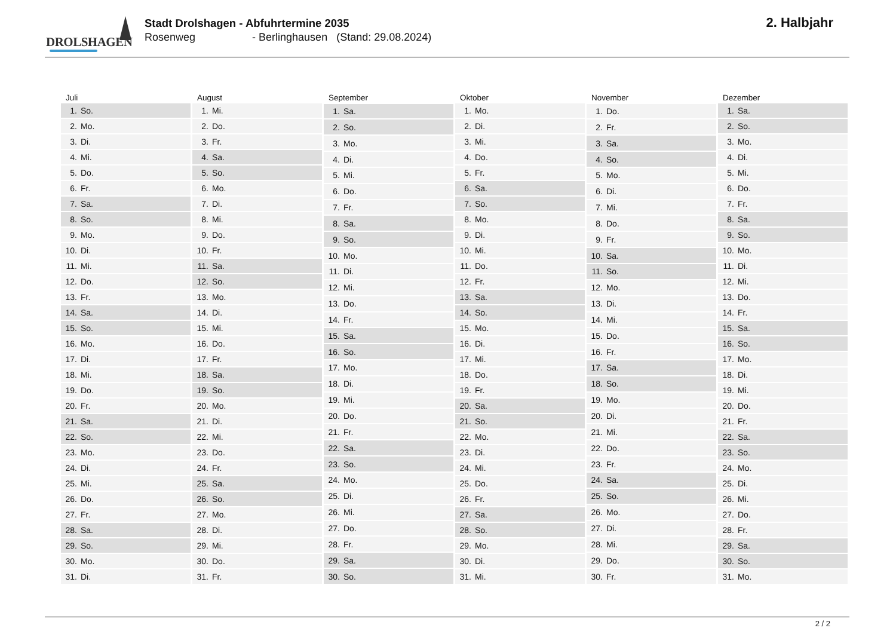DROLSHAGEN
Stadt Drolshagen - Abfuhrtermine 2035
Rosenweg - Berlinghausen (Stand: 29.08.2024)
2. Halbjahr
| Juli | |
| --- | --- |
| 1. | So. |
| 2. | Mo. |
| 3. | Di. |
| 4. | Mi. |
| 5. | Do. |
| 6. | Fr. |
| 7. | Sa. |
| 8. | So. |
| 9. | Mo. |
| 10. | Di. |
| 11. | Mi. |
| 12. | Do. |
| 13. | Fr. |
| 14. | Sa. |
| 15. | So. |
| 16. | Mo. |
| 17. | Di. |
| 18. | Mi. |
| 19. | Do. |
| 20. | Fr. |
| 21. | Sa. |
| 22. | So. |
| 23. | Mo. |
| 24. | Di. |
| 25. | Mi. |
| 26. | Do. |
| 27. | Fr. |
| 28. | Sa. |
| 29. | So. |
| 30. | Mo. |
| 31. | Di. |
| August | |
| --- | --- |
| 1. | Mi. |
| 2. | Do. |
| 3. | Fr. |
| 4. | Sa. |
| 5. | So. |
| 6. | Mo. |
| 7. | Di. |
| 8. | Mi. |
| 9. | Do. |
| 10. | Fr. |
| 11. | Sa. |
| 12. | So. |
| 13. | Mo. |
| 14. | Di. |
| 15. | Mi. |
| 16. | Do. |
| 17. | Fr. |
| 18. | Sa. |
| 19. | So. |
| 20. | Mo. |
| 21. | Di. |
| 22. | Mi. |
| 23. | Do. |
| 24. | Fr. |
| 25. | Sa. |
| 26. | So. |
| 27. | Mo. |
| 28. | Di. |
| 29. | Mi. |
| 30. | Do. |
| 31. | Fr. |
| September | |
| --- | --- |
| 1. | Sa. |
| 2. | So. |
| 3. | Mo. |
| 4. | Di. |
| 5. | Mi. |
| 6. | Do. |
| 7. | Fr. |
| 8. | Sa. |
| 9. | So. |
| 10. | Mo. |
| 11. | Di. |
| 12. | Mi. |
| 13. | Do. |
| 14. | Fr. |
| 15. | Sa. |
| 16. | So. |
| 17. | Mo. |
| 18. | Di. |
| 19. | Mi. |
| 20. | Do. |
| 21. | Fr. |
| 22. | Sa. |
| 23. | So. |
| 24. | Mo. |
| 25. | Di. |
| 26. | Mi. |
| 27. | Do. |
| 28. | Fr. |
| 29. | Sa. |
| 30. | So. |
| Oktober | |
| --- | --- |
| 1. | Mo. |
| 2. | Di. |
| 3. | Mi. |
| 4. | Do. |
| 5. | Fr. |
| 6. | Sa. |
| 7. | So. |
| 8. | Mo. |
| 9. | Di. |
| 10. | Mi. |
| 11. | Do. |
| 12. | Fr. |
| 13. | Sa. |
| 14. | So. |
| 15. | Mo. |
| 16. | Di. |
| 17. | Mi. |
| 18. | Do. |
| 19. | Fr. |
| 20. | Sa. |
| 21. | So. |
| 22. | Mo. |
| 23. | Di. |
| 24. | Mi. |
| 25. | Do. |
| 26. | Fr. |
| 27. | Sa. |
| 28. | So. |
| 29. | Mo. |
| 30. | Di. |
| 31. | Mi. |
| November | |
| --- | --- |
| 1. | Do. |
| 2. | Fr. |
| 3. | Sa. |
| 4. | So. |
| 5. | Mo. |
| 6. | Di. |
| 7. | Mi. |
| 8. | Do. |
| 9. | Fr. |
| 10. | Sa. |
| 11. | So. |
| 12. | Mo. |
| 13. | Di. |
| 14. | Mi. |
| 15. | Do. |
| 16. | Fr. |
| 17. | Sa. |
| 18. | So. |
| 19. | Mo. |
| 20. | Di. |
| 21. | Mi. |
| 22. | Do. |
| 23. | Fr. |
| 24. | Sa. |
| 25. | So. |
| 26. | Mo. |
| 27. | Di. |
| 28. | Mi. |
| 29. | Do. |
| 30. | Fr. |
| Dezember | |
| --- | --- |
| 1. | Sa. |
| 2. | So. |
| 3. | Mo. |
| 4. | Di. |
| 5. | Mi. |
| 6. | Do. |
| 7. | Fr. |
| 8. | Sa. |
| 9. | So. |
| 10. | Mo. |
| 11. | Di. |
| 12. | Mi. |
| 13. | Do. |
| 14. | Fr. |
| 15. | Sa. |
| 16. | So. |
| 17. | Mo. |
| 18. | Di. |
| 19. | Mi. |
| 20. | Do. |
| 21. | Fr. |
| 22. | Sa. |
| 23. | So. |
| 24. | Mo. |
| 25. | Di. |
| 26. | Mi. |
| 27. | Do. |
| 28. | Fr. |
| 29. | Sa. |
| 30. | So. |
| 31. | Mo. |
2 / 2